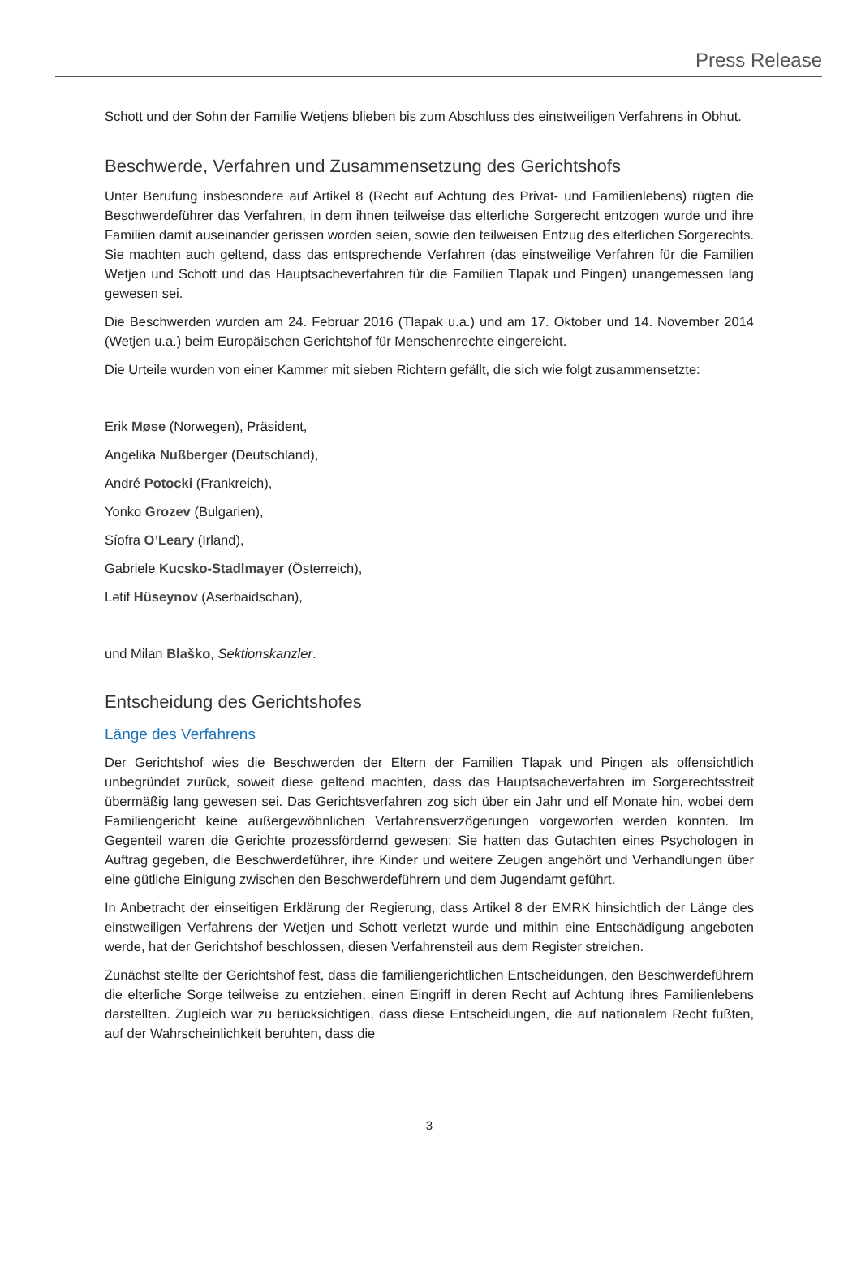Press Release
Schott und der Sohn der Familie Wetjens blieben bis zum Abschluss des einstweiligen Verfahrens in Obhut.
Beschwerde, Verfahren und Zusammensetzung des Gerichtshofs
Unter Berufung insbesondere auf Artikel 8 (Recht auf Achtung des Privat- und Familienlebens) rügten die Beschwerdeführer das Verfahren, in dem ihnen teilweise das elterliche Sorgerecht entzogen wurde und ihre Familien damit auseinander gerissen worden seien, sowie den teilweisen Entzug des elterlichen Sorgerechts. Sie machten auch geltend, dass das entsprechende Verfahren (das einstweilige Verfahren für die Familien Wetjen und Schott und das Hauptsacheverfahren für die Familien Tlapak und Pingen) unangemessen lang gewesen sei.
Die Beschwerden wurden am 24. Februar 2016 (Tlapak u.a.) und am 17. Oktober und 14. November 2014 (Wetjen u.a.) beim Europäischen Gerichtshof für Menschenrechte eingereicht.
Die Urteile wurden von einer Kammer mit sieben Richtern gefällt, die sich wie folgt zusammensetzte:
Erik Møse (Norwegen), Präsident,
Angelika Nußberger (Deutschland),
André Potocki (Frankreich),
Yonko Grozev (Bulgarien),
Síofra O’Leary (Irland),
Gabriele Kucsko-Stadlmayer (Österreich),
Lətif Hüseynov (Aserbaidschan),
und Milan Blaško, Sektionskanzler.
Entscheidung des Gerichtshofes
Länge des Verfahrens
Der Gerichtshof wies die Beschwerden der Eltern der Familien Tlapak und Pingen als offensichtlich unbegründet zurück, soweit diese geltend machten, dass das Hauptsacheverfahren im Sorgerechtsstreit übermäßig lang gewesen sei. Das Gerichtsverfahren zog sich über ein Jahr und elf Monate hin, wobei dem Familiengericht keine außergewöhnlichen Verfahrensverzögerungen vorgeworfen werden konnten. Im Gegenteil waren die Gerichte prozessfördernd gewesen: Sie hatten das Gutachten eines Psychologen in Auftrag gegeben, die Beschwerdeführer, ihre Kinder und weitere Zeugen angehört und Verhandlungen über eine gütliche Einigung zwischen den Beschwerdeführern und dem Jugendamt geführt.
In Anbetracht der einseitigen Erklärung der Regierung, dass Artikel 8 der EMRK hinsichtlich der Länge des einstweiligen Verfahrens der Wetjen und Schott verletzt wurde und mithin eine Entschädigung angeboten werde, hat der Gerichtshof beschlossen, diesen Verfahrensteil aus dem Register streichen.
Zunächst stellte der Gerichtshof fest, dass die familiengerichtlichen Entscheidungen, den Beschwerdeführern die elterliche Sorge teilweise zu entziehen, einen Eingriff in deren Recht auf Achtung ihres Familienlebens darstellten. Zugleich war zu berücksichtigen, dass diese Entscheidungen, die auf nationalem Recht fußten, auf der Wahrscheinlichkeit beruhten, dass die
3